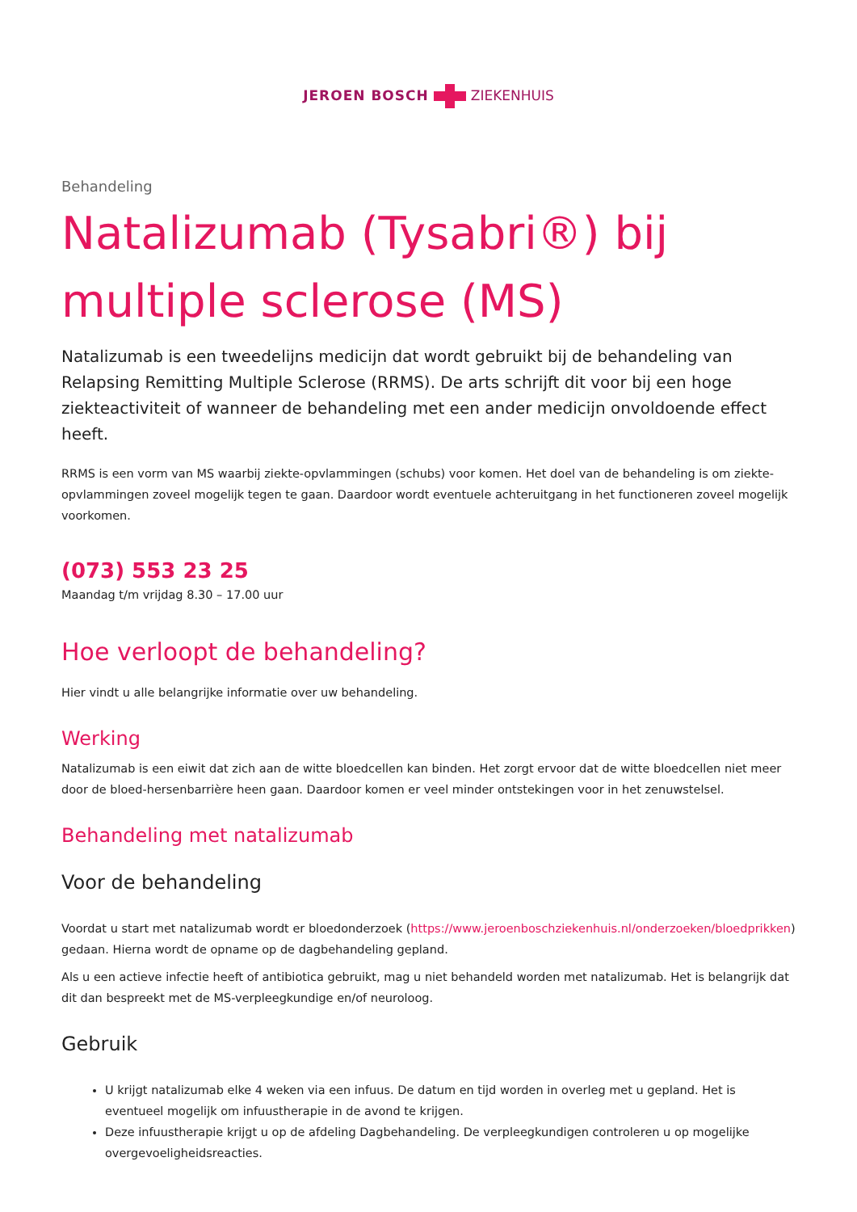JEROEN BOSCH ZIEKENHUIS
Behandeling
Natalizumab (Tysabri®) bij multiple sclerose (MS)
Natalizumab is een tweedelijns medicijn dat wordt gebruikt bij de behandeling van Relapsing Remitting Multiple Sclerose (RRMS). De arts schrijft dit voor bij een hoge ziekteactiviteit of wanneer de behandeling met een ander medicijn onvoldoende effect heeft.
RRMS is een vorm van MS waarbij ziekte-opvlammingen (schubs) voor komen. Het doel van de behandeling is om ziekte-opvlammingen zoveel mogelijk tegen te gaan. Daardoor wordt eventuele achteruitgang in het functioneren zoveel mogelijk voorkomen.
(073) 553 23 25
Maandag t/m vrijdag 8.30 – 17.00 uur
Hoe verloopt de behandeling?
Hier vindt u alle belangrijke informatie over uw behandeling.
Werking
Natalizumab is een eiwit dat zich aan de witte bloedcellen kan binden. Het zorgt ervoor dat de witte bloedcellen niet meer door de bloed-hersenbarrière heen gaan. Daardoor komen er veel minder ontstekingen voor in het zenuwstelsel.
Behandeling met natalizumab
Voor de behandeling
Voordat u start met natalizumab wordt er bloedonderzoek (https://www.jeroenboschziekenhuis.nl/onderzoeken/bloedprikken) gedaan. Hierna wordt de opname op de dagbehandeling gepland.
Als u een actieve infectie heeft of antibiotica gebruikt, mag u niet behandeld worden met natalizumab. Het is belangrijk dat dit dan bespreekt met de MS-verpleegkundige en/of neuroloog.
Gebruik
U krijgt natalizumab elke 4 weken via een infuus. De datum en tijd worden in overleg met u gepland. Het is eventueel mogelijk om infuustherapie in de avond te krijgen.
Deze infuustherapie krijgt u op de afdeling Dagbehandeling. De verpleegkundigen controleren u op mogelijke overgevoeligheidsreacties.